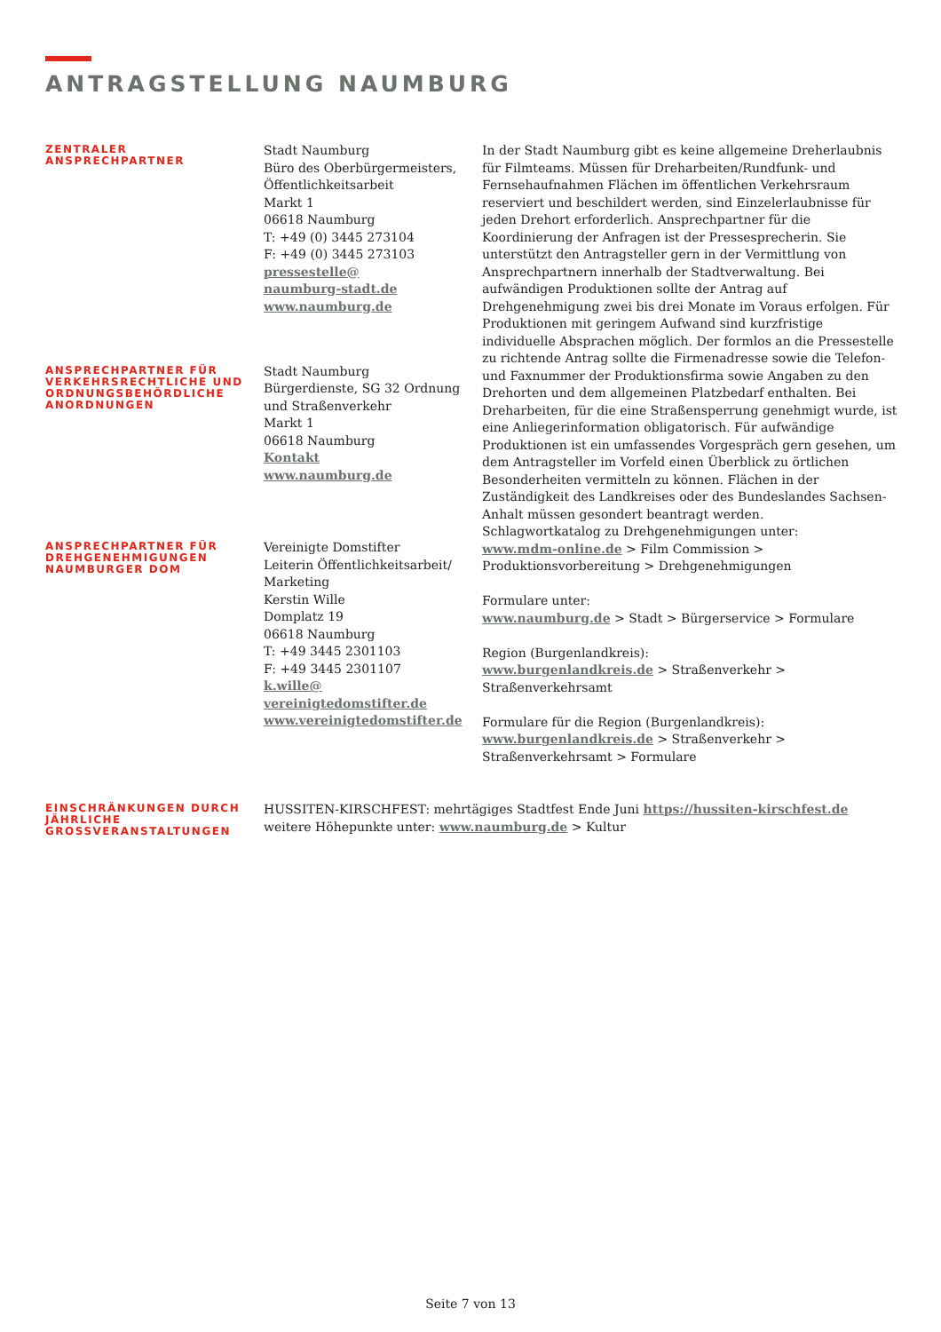ANTRAGSTELLUNG NAUMBURG
ZENTRALER
ANSPRECHPARTNER
Stadt Naumburg
Büro des Oberbürgermeisters,
Öffentlichkeitsarbeit
Markt 1
06618 Naumburg
T: +49 (0) 3445 273104
F: +49 (0) 3445 273103
pressestelle@
naumburg-stadt.de
www.naumburg.de
In der Stadt Naumburg gibt es keine allgemeine Dreherlaubnis für Filmteams. Müssen für Dreharbeiten/Rundfunk- und Fernsehaufnahmen Flächen im öffentlichen Verkehrsraum reserviert und beschildert werden, sind Einzelerlaubnisse für jeden Drehort erforderlich. Ansprechpartner für die Koordinierung der Anfragen ist der Pressesprecherin. Sie unterstützt den Antragsteller gern in der Vermittlung von Ansprechpartnern innerhalb der Stadtverwaltung. Bei aufwändigen Produktionen sollte der Antrag auf Drehgenehmigung zwei bis drei Monate im Voraus erfolgen. Für Produktionen mit geringem Aufwand sind kurzfristige individuelle Absprachen möglich. Der formlos an die Pressestelle zu richtende Antrag sollte die Firmenadresse sowie die Telefon- und Faxnummer der Produktionsfirma sowie Angaben zu den Drehorten und dem allgemeinen Platzbedarf enthalten. Bei Dreharbeiten, für die eine Straßensperrung genehmigt wurde, ist eine Anliegerinformation obligatorisch. Für aufwändige Produktionen ist ein umfassendes Vorgespräch gern gesehen, um dem Antragsteller im Vorfeld einen Überblick zu örtlichen Besonderheiten vermitteln zu können. Flächen in der Zuständigkeit des Landkreises oder des Bundeslandes Sachsen-Anhalt müssen gesondert beantragt werden.
ANSPRECHPARTNER FÜR VERKEHRSRECHTLICHE UND ORDNUNGSBEHÖRDLICHE ANORDNUNGEN
Stadt Naumburg
Bürgerdienste, SG 32 Ordnung und Straßenverkehr
Markt 1
06618 Naumburg
Kontakt
www.naumburg.de
ANSPRECHPARTNER FÜR DREHGENEHMIGUNGEN NAUMBURGER DOM
Vereinigte Domstifter
Leiterin Öffentlichkeitsarbeit/ Marketing
Kerstin Wille
Domplatz 19
06618 Naumburg
T: +49 3445 2301103
F: +49 3445 2301107
k.wille@
vereinigtedomstifter.de
www.vereinigtedomstifter.de
Schlagwortkatalog zu Drehgenehmigungen unter:
www.mdm-online.de > Film Commission > Produktionsvorbereitung > Drehgenehmigungen
Formulare unter:
www.naumburg.de > Stadt > Bürgerservice > Formulare
Region (Burgenlandkreis):
www.burgenlandkreis.de > Straßenverkehr > Straßenverkehrsamt
Formulare für die Region (Burgenlandkreis):
www.burgenlandkreis.de > Straßenverkehr > Straßenverkehrsamt > Formulare
EINSCHRÄNKUNGEN DURCH JÄHRLICHE GROSSVERANSTALTUNGEN
HUSSITEN-KIRSCHFEST: mehrtägiges Stadtfest Ende Juni https://hussiten-kirschfest.de
weitere Höhepunkte unter: www.naumburg.de > Kultur
Seite 7 von 13